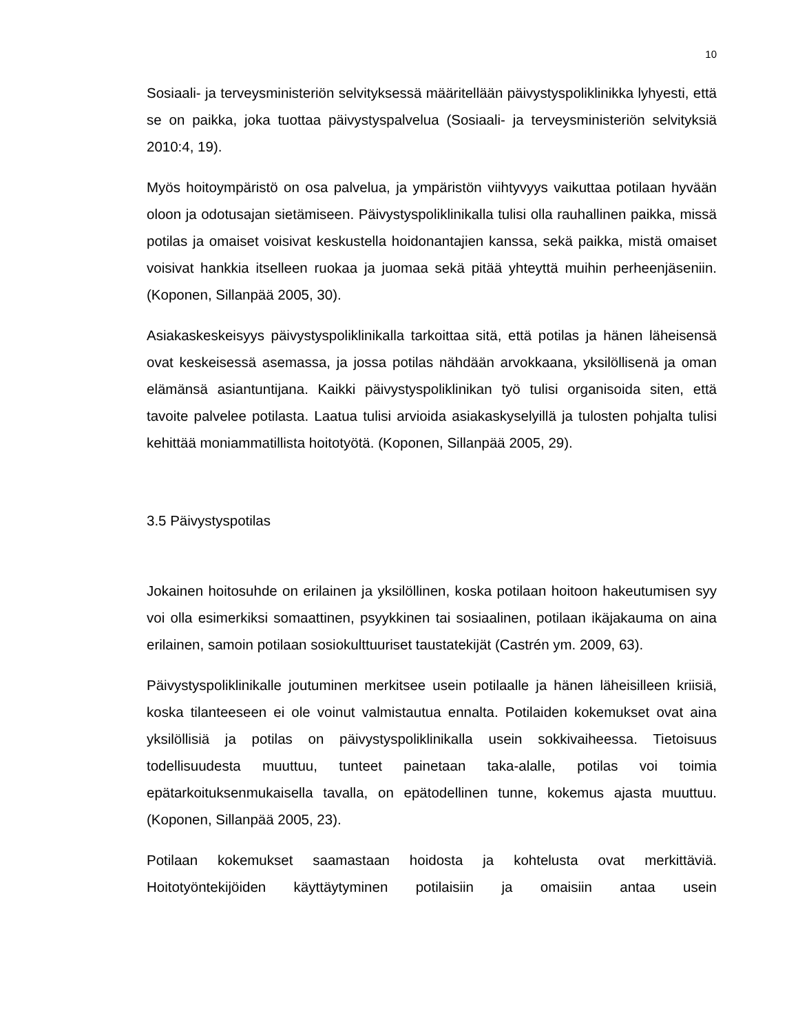10
Sosiaali- ja terveysministeriön selvityksessä määritellään päivystyspoliklinikka lyhyesti, että se on paikka, joka tuottaa päivystyspalvelua (Sosiaali- ja terveysministeriön selvityksiä 2010:4, 19).
Myös hoitoympäristö on osa palvelua, ja ympäristön viihtyvyys vaikuttaa potilaan hyvään oloon ja odotusajan sietämiseen. Päivystyspoliklinikalla tulisi olla rauhallinen paikka, missä potilas ja omaiset voisivat keskustella hoidonantajien kanssa, sekä paikka, mistä omaiset voisivat hankkia itselleen ruokaa ja juomaa sekä pitää yhteyttä muihin perheenjäseniin. (Koponen, Sillanpää 2005, 30).
Asiakaskeskeisyys päivystyspoliklinikalla tarkoittaa sitä, että potilas ja hänen läheisensä ovat keskeisessä asemassa, ja jossa potilas nähdään arvokkaana, yksilöllisenä ja oman elämänsä asiantuntijana. Kaikki päivystyspoliklinikan työ tulisi organisoida siten, että tavoite palvelee potilasta. Laatua tulisi arvioida asiakaskyselyillä ja tulosten pohjalta tulisi kehittää moniammatillista hoitotyötä. (Koponen, Sillanpää 2005, 29).
3.5 Päivystyspotilas
Jokainen hoitosuhde on erilainen ja yksilöllinen, koska potilaan hoitoon hakeutumisen syy voi olla esimerkiksi somaattinen, psyykkinen tai sosiaalinen, potilaan ikäjakauma on aina erilainen, samoin potilaan sosiokulttuuriset taustatekijät (Castrén ym. 2009, 63).
Päivystyspoliklinikalle joutuminen merkitsee usein potilaalle ja hänen läheisilleen kriisiä, koska tilanteeseen ei ole voinut valmistautua ennalta. Potilaiden kokemukset ovat aina yksilöllisiä ja potilas on päivystyspoliklinikalla usein sokkivaiheessa. Tietoisuus todellisuudesta muuttuu, tunteet painetaan taka-alalle, potilas voi toimia epätarkoituksenmukaisella tavalla, on epätodellinen tunne, kokemus ajasta muuttuu. (Koponen, Sillanpää 2005, 23).
Potilaan kokemukset saamastaan hoidosta ja kohtelusta ovat merkittäviä. Hoitotyöntekijöiden käyttäytyminen potilaisiin ja omaisiin antaa usein